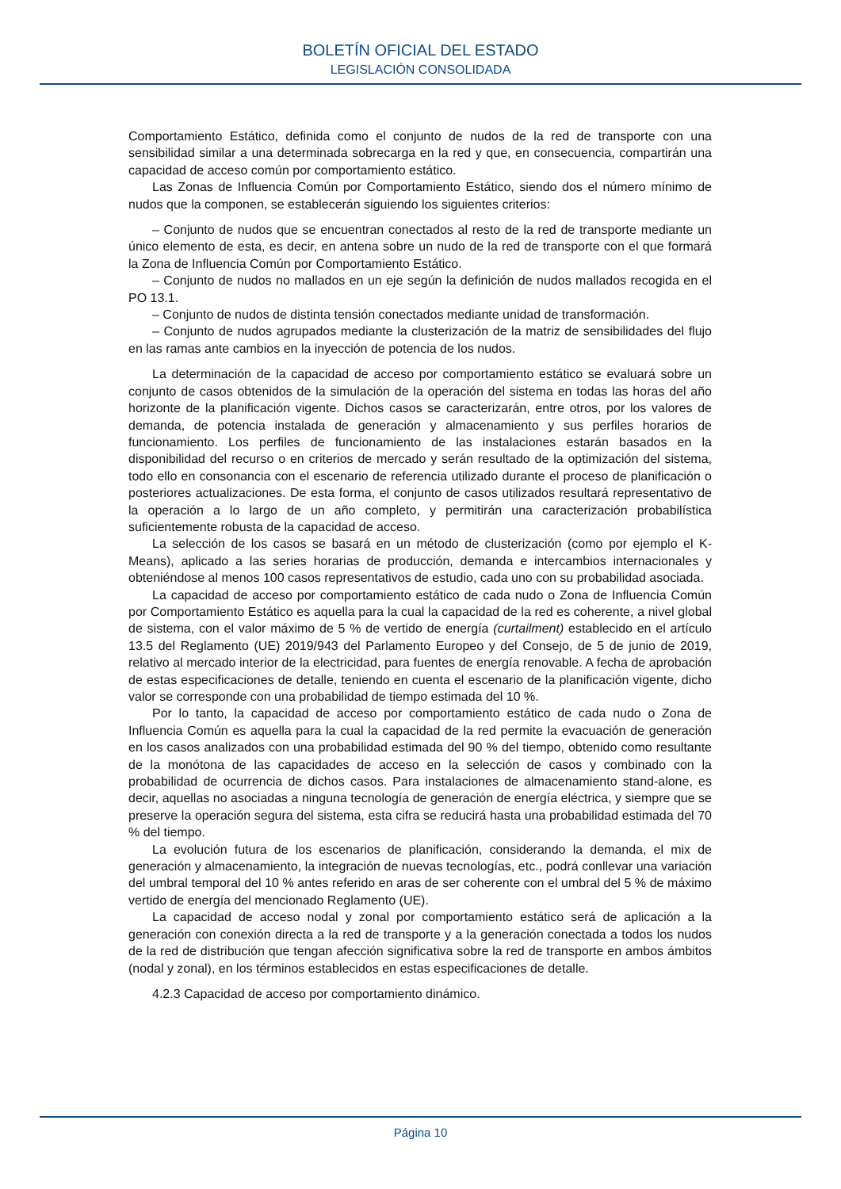BOLETÍN OFICIAL DEL ESTADO
LEGISLACIÓN CONSOLIDADA
Comportamiento Estático, definida como el conjunto de nudos de la red de transporte con una sensibilidad similar a una determinada sobrecarga en la red y que, en consecuencia, compartirán una capacidad de acceso común por comportamiento estático.
Las Zonas de Influencia Común por Comportamiento Estático, siendo dos el número mínimo de nudos que la componen, se establecerán siguiendo los siguientes criterios:
– Conjunto de nudos que se encuentran conectados al resto de la red de transporte mediante un único elemento de esta, es decir, en antena sobre un nudo de la red de transporte con el que formará la Zona de Influencia Común por Comportamiento Estático.
– Conjunto de nudos no mallados en un eje según la definición de nudos mallados recogida en el PO 13.1.
– Conjunto de nudos de distinta tensión conectados mediante unidad de transformación.
– Conjunto de nudos agrupados mediante la clusterización de la matriz de sensibilidades del flujo en las ramas ante cambios en la inyección de potencia de los nudos.
La determinación de la capacidad de acceso por comportamiento estático se evaluará sobre un conjunto de casos obtenidos de la simulación de la operación del sistema en todas las horas del año horizonte de la planificación vigente. Dichos casos se caracterizarán, entre otros, por los valores de demanda, de potencia instalada de generación y almacenamiento y sus perfiles horarios de funcionamiento. Los perfiles de funcionamiento de las instalaciones estarán basados en la disponibilidad del recurso o en criterios de mercado y serán resultado de la optimización del sistema, todo ello en consonancia con el escenario de referencia utilizado durante el proceso de planificación o posteriores actualizaciones. De esta forma, el conjunto de casos utilizados resultará representativo de la operación a lo largo de un año completo, y permitirán una caracterización probabilística suficientemente robusta de la capacidad de acceso.
La selección de los casos se basará en un método de clusterización (como por ejemplo el K-Means), aplicado a las series horarias de producción, demanda e intercambios internacionales y obteniéndose al menos 100 casos representativos de estudio, cada uno con su probabilidad asociada.
La capacidad de acceso por comportamiento estático de cada nudo o Zona de Influencia Común por Comportamiento Estático es aquella para la cual la capacidad de la red es coherente, a nivel global de sistema, con el valor máximo de 5 % de vertido de energía (curtailment) establecido en el artículo 13.5 del Reglamento (UE) 2019/943 del Parlamento Europeo y del Consejo, de 5 de junio de 2019, relativo al mercado interior de la electricidad, para fuentes de energía renovable. A fecha de aprobación de estas especificaciones de detalle, teniendo en cuenta el escenario de la planificación vigente, dicho valor se corresponde con una probabilidad de tiempo estimada del 10 %.
Por lo tanto, la capacidad de acceso por comportamiento estático de cada nudo o Zona de Influencia Común es aquella para la cual la capacidad de la red permite la evacuación de generación en los casos analizados con una probabilidad estimada del 90 % del tiempo, obtenido como resultante de la monótona de las capacidades de acceso en la selección de casos y combinado con la probabilidad de ocurrencia de dichos casos. Para instalaciones de almacenamiento stand-alone, es decir, aquellas no asociadas a ninguna tecnología de generación de energía eléctrica, y siempre que se preserve la operación segura del sistema, esta cifra se reducirá hasta una probabilidad estimada del 70 % del tiempo.
La evolución futura de los escenarios de planificación, considerando la demanda, el mix de generación y almacenamiento, la integración de nuevas tecnologías, etc., podrá conllevar una variación del umbral temporal del 10 % antes referido en aras de ser coherente con el umbral del 5 % de máximo vertido de energía del mencionado Reglamento (UE).
La capacidad de acceso nodal y zonal por comportamiento estático será de aplicación a la generación con conexión directa a la red de transporte y a la generación conectada a todos los nudos de la red de distribución que tengan afección significativa sobre la red de transporte en ambos ámbitos (nodal y zonal), en los términos establecidos en estas especificaciones de detalle.
4.2.3 Capacidad de acceso por comportamiento dinámico.
Página 10